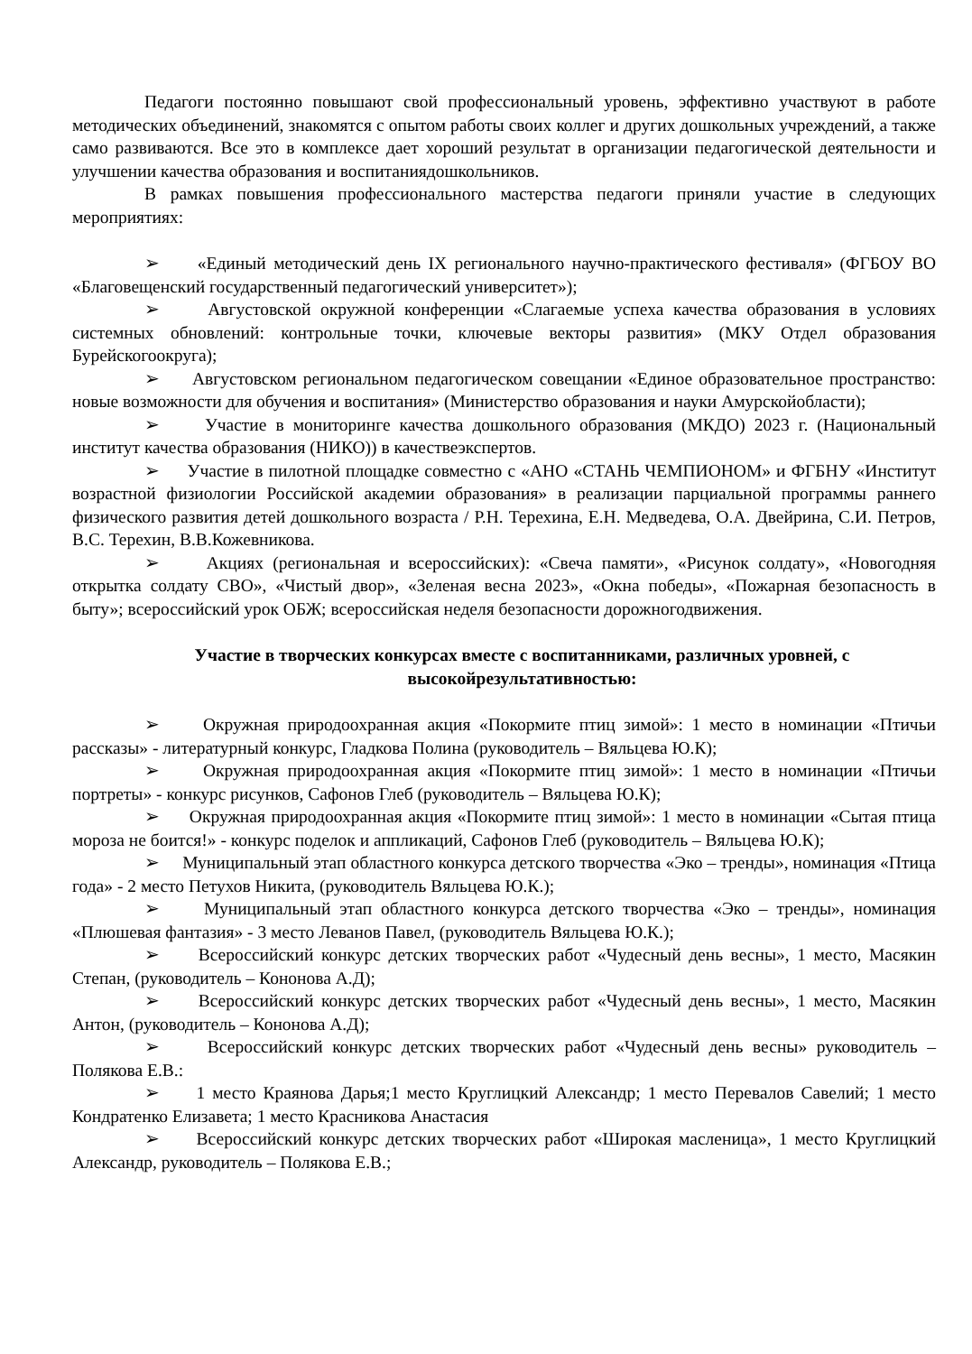Педагоги постоянно повышают свой профессиональный уровень, эффективно участвуют в работе методических объединений, знакомятся с опытом работы своих коллег и других дошкольных учреждений, а также само развиваются. Все это в комплексе дает хороший результат в организации педагогической деятельности и улучшении качества образования и воспитаниядошкольников.
В рамках повышения профессионального мастерства педагоги приняли участие в следующих мероприятиях:
➢ «Единый методический день IX регионального научно-практического фестиваля» (ФГБОУ ВО «Благовещенский государственный педагогический университет»);
➢ Августовской окружной конференции «Слагаемые успеха качества образования в условиях системных обновлений: контрольные точки, ключевые векторы развития» (МКУ Отдел образования Бурейскогоокруга);
➢ Августовском региональном педагогическом совещании «Единое образовательное пространство: новые возможности для обучения и воспитания» (Министерство образования и науки Амурскойобласти);
➢ Участие в мониторинге качества дошкольного образования (МКДО) 2023 г. (Национальный институт качества образования (НИКО)) в качествеэкспертов.
➢ Участие в пилотной площадке совместно с «АНО «СТАНЬ ЧЕМПИОНОМ» и ФГБНУ «Институт возрастной физиологии Российской академии образования» в реализации парциальной программы раннего физического развития детей дошкольного возраста / Р.Н. Терехина, Е.Н. Медведева, О.А. Двейрина, С.И. Петров, В.С. Терехин, В.В.Кожевникова.
➢ Акциях (региональная и всероссийских): «Свеча памяти», «Рисунок солдату», «Новогодняя открытка солдату СВО», «Чистый двор», «Зеленая весна 2023», «Окна победы», «Пожарная безопасность в быту»; всероссийский урок ОБЖ; всероссийская неделя безопасности дорожногодвижения.
Участие в творческих конкурсах вместе с воспитанниками, различных уровней, с высокойрезультативностью:
➢ Окружная природоохранная акция «Покормите птиц зимой»: 1 место в номинации «Птичьи рассказы» - литературный конкурс, Гладкова Полина (руководитель – Вяльцева Ю.К);
➢ Окружная природоохранная акция «Покормите птиц зимой»: 1 место в номинации «Птичьи портреты» - конкурс рисунков, Сафонов Глеб (руководитель – Вяльцева Ю.К);
➢ Окружная природоохранная акция «Покормите птиц зимой»: 1 место в номинации «Сытая птица мороза не боится!» - конкурс поделок и аппликаций, Сафонов Глеб (руководитель – Вяльцева Ю.К);
➢ Муниципальный этап областного конкурса детского творчества «Эко – тренды», номинация «Птица года» - 2 место Петухов Никита, (руководитель Вяльцева Ю.К.);
➢ Муниципальный этап областного конкурса детского творчества «Эко – тренды», номинация «Плюшевая фантазия» - 3 место Леванов Павел, (руководитель Вяльцева Ю.К.);
➢ Всероссийский конкурс детских творческих работ «Чудесный день весны», 1 место, Масякин Степан, (руководитель – Кононова А.Д);
➢ Всероссийский конкурс детских творческих работ «Чудесный день весны», 1 место, Масякин Антон, (руководитель – Кононова А.Д);
➢ Всероссийский конкурс детских творческих работ «Чудесный день весны» руководитель – Полякова Е.В.:
➢ 1 место Краянова Дарья;1 место Круглицкий Александр; 1 место Перевалов Савелий; 1 место Кондратенко Елизавета; 1 место Красникова Анастасия
➢ Всероссийский конкурс детских творческих работ «Широкая масленица», 1 место Круглицкий Александр, руководитель – Полякова Е.В.;